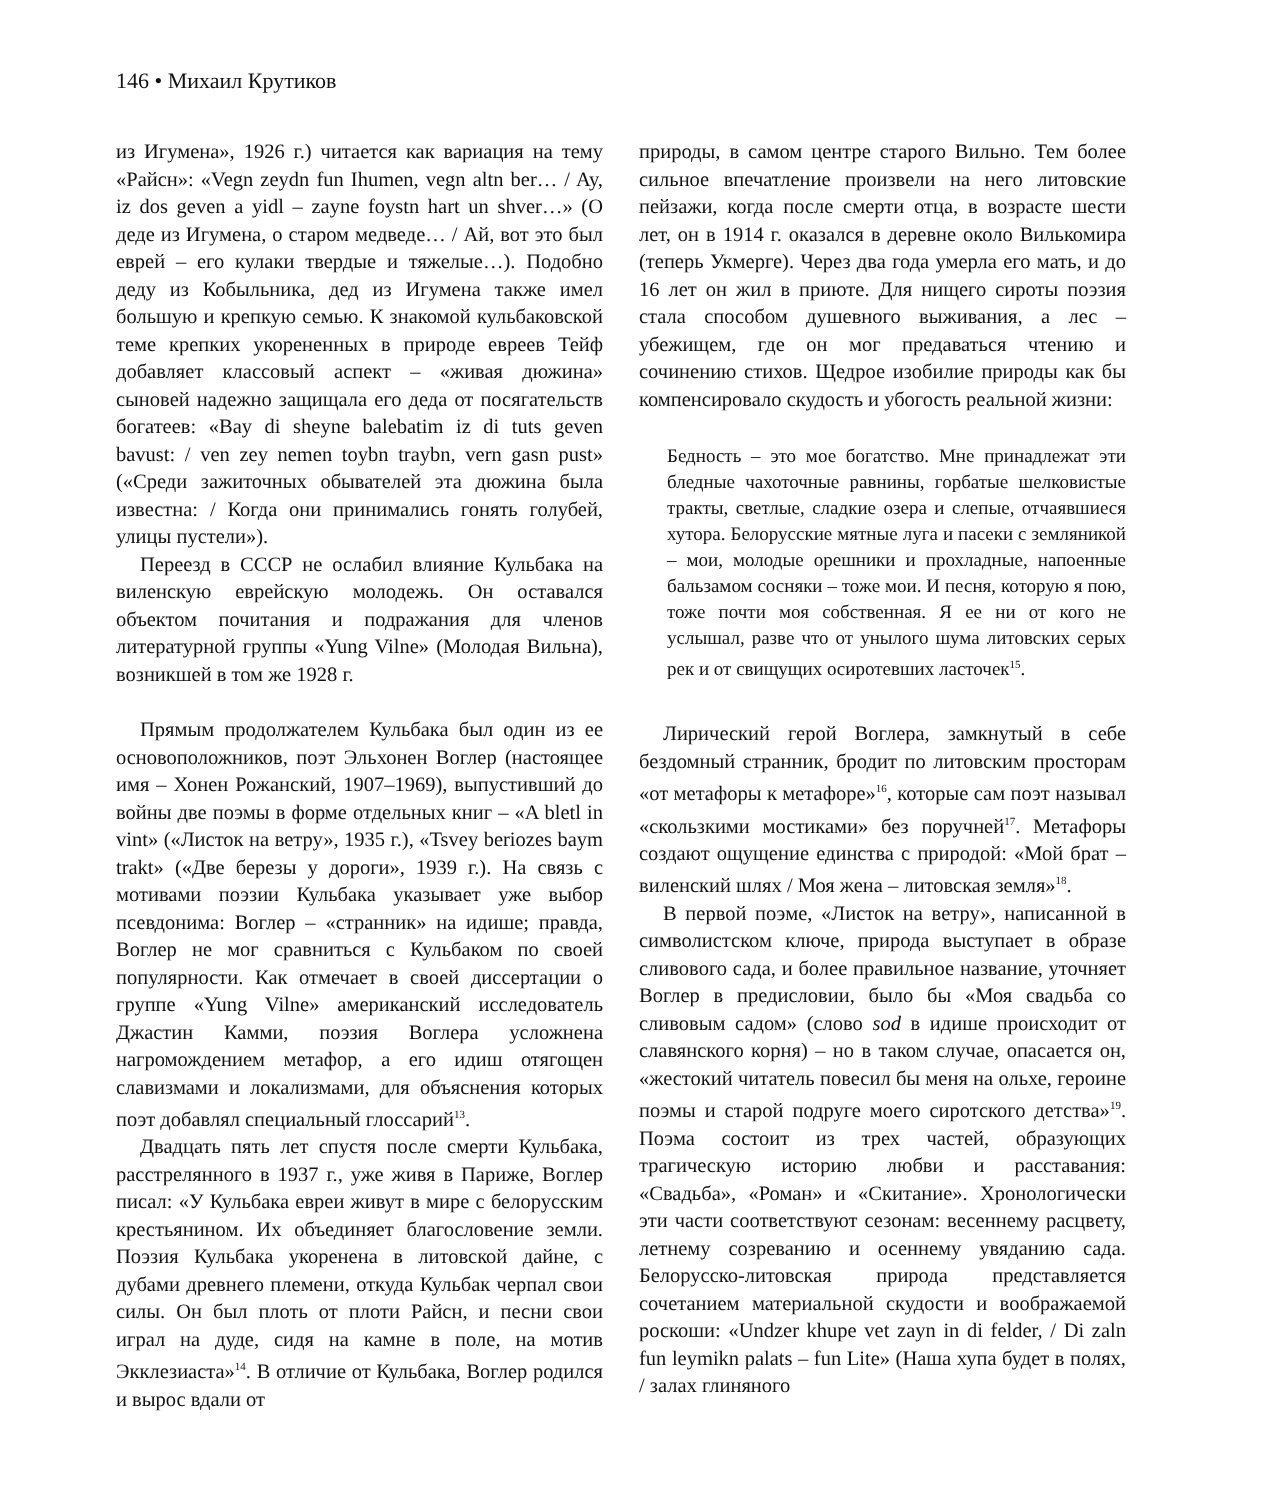146 • Михаил Крутиков
из Игумена», 1926 г.) читается как вариация на тему «Райсн»: «Vegn zeydn fun Ihumen, vegn altn ber… / Ay, iz dos geven a yidl – zayne foystn hart un shver…» (О деде из Игумена, о старом медведе… / Ай, вот это был еврей – его кулаки твердые и тяжелые…). Подобно деду из Кобыльника, дед из Игумена также имел большую и крепкую семью. К знакомой кульбаковской теме крепких укорененных в природе евреев Тейф добавляет классовый аспект – «живая дюжина» сыновей надежно защищала его деда от посягательств богатеев: «Bay di sheyne balebatim iz di tuts geven bavust: / ven zey nemen toybn traybn, vern gasn pust» («Среди зажиточных обывателей эта дюжина была известна: / Когда они принимались гонять голубей, улицы пустели»).
Переезд в СССР не ослабил влияние Кульбака на виленскую еврейскую молодежь. Он оставался объектом почитания и подражания для членов литературной группы «Yung Vilne» (Молодая Вильна), возникшей в том же 1928 г.
Прямым продолжателем Кульбака был один из ее основоположников, поэт Эльхонен Воглер (настоящее имя – Хонен Рожанский, 1907–1969), выпустивший до войны две поэмы в форме отдельных книг – «A bletl in vint» («Листок на ветру», 1935 г.), «Tsvey beriozes baym trakt» («Две березы у дороги», 1939 г.). На связь с мотивами поэзии Кульбака указывает уже выбор псевдонима: Воглер – «странник» на идише; правда, Воглер не мог сравниться с Кульбаком по своей популярности. Как отмечает в своей диссертации о группе «Yung Vilne» американский исследователь Джастин Камми, поэзия Воглера усложнена нагромождением метафор, а его идиш отягощен славизмами и локализмами, для объяснения которых поэт добавлял специальный глоссарий<sup>13</sup>.
Двадцать пять лет спустя после смерти Кульбака, расстрелянного в 1937 г., уже живя в Париже, Воглер писал: «У Кульбака евреи живут в мире с белорусским крестьянином. Их объединяет благословение земли. Поэзия Кульбака укоренена в литовской дайне, с дубами древнего племени, откуда Кульбак черпал свои силы. Он был плоть от плоти Райсн, и песни свои играл на дуде, сидя на камне в поле, на мотив Экклезиаста»<sup>14</sup>. В отличие от Кульбака, Воглер родился и вырос вдали от
природы, в самом центре старого Вильно. Тем более сильное впечатление произвели на него литовские пейзажи, когда после смерти отца, в возрасте шести лет, он в 1914 г. оказался в деревне около Вилькомира (теперь Укмерге). Через два года умерла его мать, и до 16 лет он жил в приюте. Для нищего сироты поэзия стала способом душевного выживания, а лес – убежищем, где он мог предаваться чтению и сочинению стихов. Щедрое изобилие природы как бы компенсировало скудость и убогость реальной жизни:
Бедность – это мое богатство. Мне принадлежат эти бледные чахоточные равнины, горбатые шелковистые тракты, светлые, сладкие озера и слепые, отчаявшиеся хутора. Белорусские мятные луга и пасеки с земляникой – мои, молодые орешники и прохладные, напоенные бальзамом сосняки – тоже мои. И песня, которую я пою, тоже почти моя собственная. Я ее ни от кого не услышал, разве что от унылого шума литовских серых рек и от свищущих осиротевших ласточек<sup>15</sup>.
Лирический герой Воглера, замкнутый в себе бездомный странник, бродит по литовским просторам «от метафоры к метафоре»<sup>16</sup>, которые сам поэт называл «скользкими мостиками» без поручней<sup>17</sup>. Метафоры создают ощущение единства с природой: «Мой брат – виленский шлях / Моя жена – литовская земля»<sup>18</sup>.
В первой поэме, «Листок на ветру», написанной в символистском ключе, природа выступает в образе сливового сада, и более правильное название, уточняет Воглер в предисловии, было бы «Моя свадьба со сливовым садом» (слово sod в идише происходит от славянского корня) – но в таком случае, опасается он, «жестокий читатель повесил бы меня на ольхе, героине поэмы и старой подруге моего сиротского детства»<sup>19</sup>. Поэма состоит из трех частей, образующих трагическую историю любви и расставания: «Свадьба», «Роман» и «Скитание». Хронологически эти части соответствуют сезонам: весеннему расцвету, летнему созреванию и осеннему увяданию сада. Белорусско-литовская природа представляется сочетанием материальной скудости и воображаемой роскоши: «Undzer khupe vet zayn in di felder, / Di zaln fun leymikn palats – fun Lite» (Наша хупа будет в полях, / залах глиняного